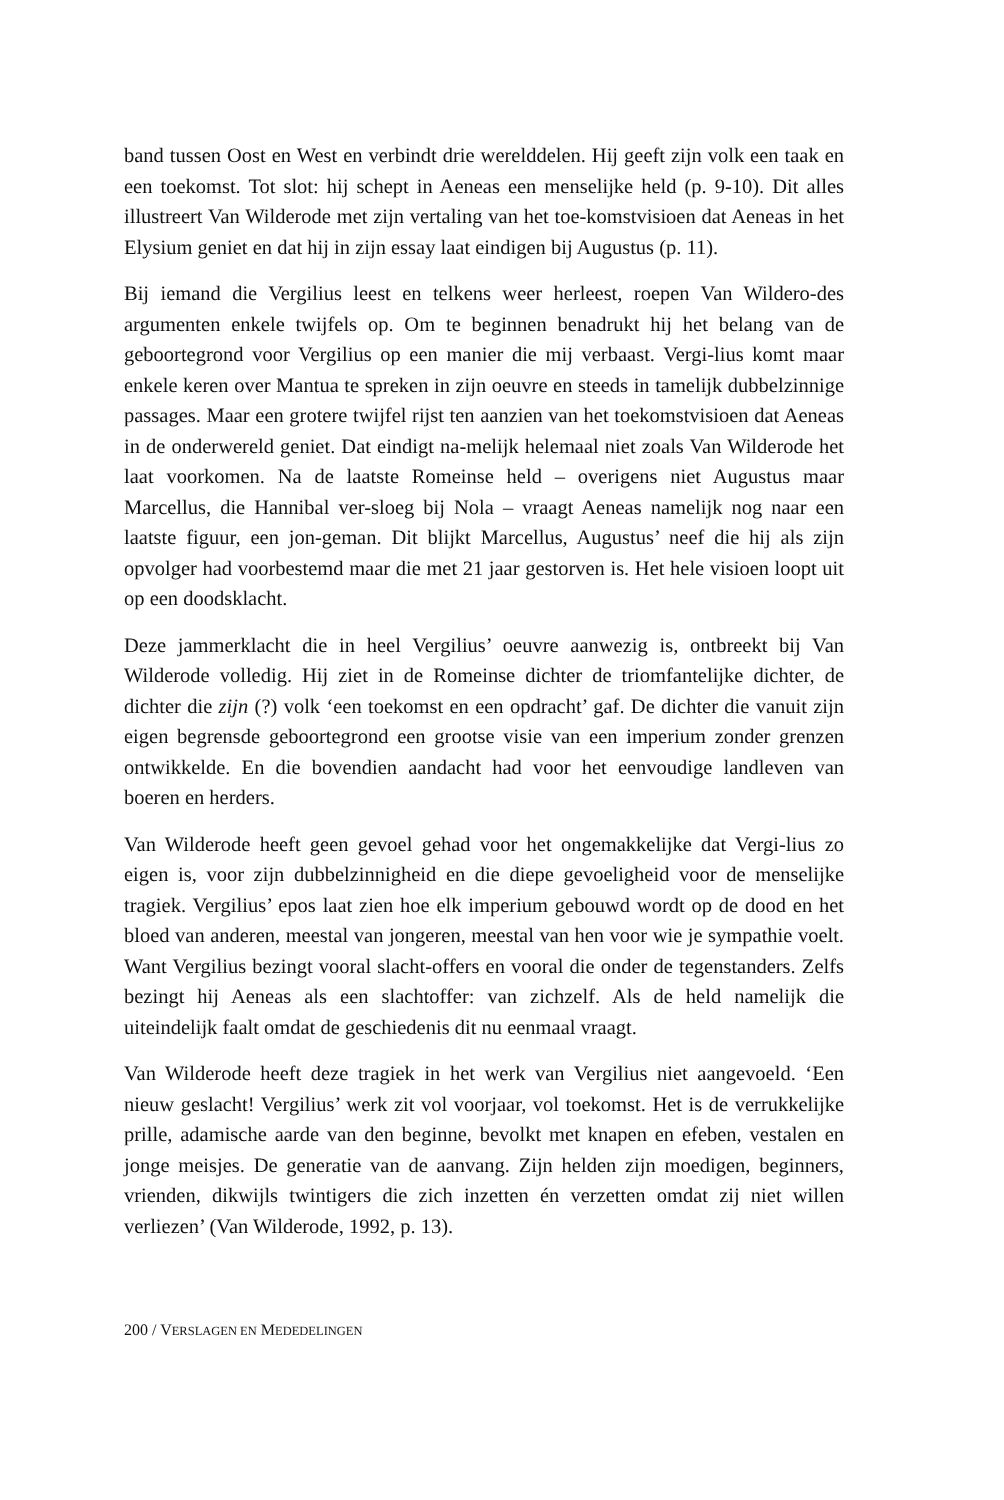band tussen Oost en West en verbindt drie werelddelen. Hij geeft zijn volk een taak en een toekomst. Tot slot: hij schept in Aeneas een menselijke held (p. 9-10). Dit alles illustreert Van Wilderode met zijn vertaling van het toe-komstvisioen dat Aeneas in het Elysium geniet en dat hij in zijn essay laat eindigen bij Augustus (p. 11).
Bij iemand die Vergilius leest en telkens weer herleest, roepen Van Wildero-des argumenten enkele twijfels op. Om te beginnen benadrukt hij het belang van de geboortegrond voor Vergilius op een manier die mij verbaast. Vergi-lius komt maar enkele keren over Mantua te spreken in zijn oeuvre en steeds in tamelijk dubbelzinnige passages. Maar een grotere twijfel rijst ten aanzien van het toekomstvisioen dat Aeneas in de onderwereld geniet. Dat eindigt na-melijk helemaal niet zoals Van Wilderode het laat voorkomen. Na de laatste Romeinse held – overigens niet Augustus maar Marcellus, die Hannibal ver-sloeg bij Nola – vraagt Aeneas namelijk nog naar een laatste figuur, een jon-geman. Dit blijkt Marcellus, Augustus’ neef die hij als zijn opvolger had voorbestemd maar die met 21 jaar gestorven is. Het hele visioen loopt uit op een doodsklacht.
Deze jammerklacht die in heel Vergilius’ oeuvre aanwezig is, ontbreekt bij Van Wilderode volledig. Hij ziet in de Romeinse dichter de triomfantelijke dichter, de dichter die zijn (?) volk ‘een toekomst en een opdracht’ gaf. De dichter die vanuit zijn eigen begrensde geboortegrond een grootse visie van een imperium zonder grenzen ontwikkelde. En die bovendien aandacht had voor het eenvoudige landleven van boeren en herders.
Van Wilderode heeft geen gevoel gehad voor het ongemakkelijke dat Vergi-lius zo eigen is, voor zijn dubbelzinnigheid en die diepe gevoeligheid voor de menselijke tragiek. Vergilius’ epos laat zien hoe elk imperium gebouwd wordt op de dood en het bloed van anderen, meestal van jongeren, meestal van hen voor wie je sympathie voelt. Want Vergilius bezingt vooral slacht-offers en vooral die onder de tegenstanders. Zelfs bezingt hij Aeneas als een slachtoffer: van zichzelf. Als de held namelijk die uiteindelijk faalt omdat de geschiedenis dit nu eenmaal vraagt.
Van Wilderode heeft deze tragiek in het werk van Vergilius niet aangevoeld. ‘Een nieuw geslacht! Vergilius’ werk zit vol voorjaar, vol toekomst. Het is de verrukkelijke prille, adamische aarde van den beginne, bevolkt met knapen en efeben, vestalen en jonge meisjes. De generatie van de aanvang. Zijn helden zijn moedigen, beginners, vrienden, dikwijls twintigers die zich inzetten én verzetten omdat zij niet willen verliezen’ (Van Wilderode, 1992, p. 13).
200 / VERSLAGEN EN MEDEDELINGEN